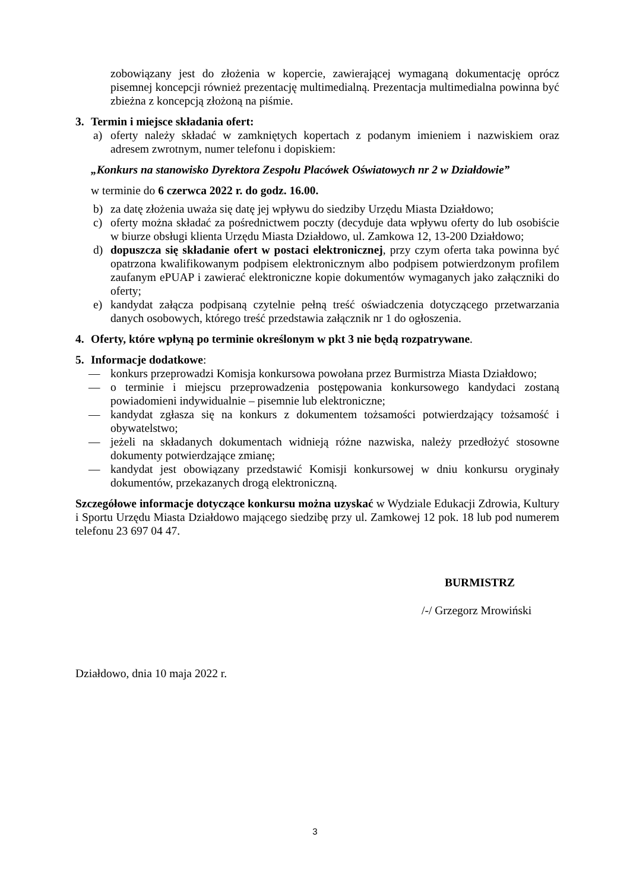zobowiązany jest do złożenia w kopercie, zawierającej wymaganą dokumentację oprócz pisemnej koncepcji również prezentację multimedialną. Prezentacja multimedialna powinna być zbieżna z koncepcją złożoną na piśmie.
3. Termin i miejsce składania ofert:
a) oferty należy składać w zamkniętych kopertach z podanym imieniem i nazwiskiem oraz adresem zwrotnym, numer telefonu i dopiskiem:
„Konkurs na stanowisko Dyrektora Zespołu Placówek Oświatowych nr 2 w Działdowie”
w terminie do 6 czerwca 2022 r. do godz. 16.00.
b) za datę złożenia uważa się datę jej wpływu do siedziby Urzędu Miasta Działdowo;
c) oferty można składać za pośrednictwem poczty (decyduje data wpływu oferty do lub osobiście w biurze obsługi klienta Urzędu Miasta Działdowo, ul. Zamkowa 12, 13-200 Działdowo;
d) dopuszcza się składanie ofert w postaci elektronicznej, przy czym oferta taka powinna być opatrzona kwalifikowanym podpisem elektronicznym albo podpisem potwierdzonym profilem zaufanym ePUAP i zawierać elektroniczne kopie dokumentów wymaganych jako załączniki do oferty;
e) kandydat załącza podpisaną czytelnie pełną treść oświadczenia dotyczącego przetwarzania danych osobowych, którego treść przedstawia załącznik nr 1 do ogłoszenia.
4. Oferty, które wpłyną po terminie określonym w pkt 3 nie będą rozpatrywane.
5. Informacje dodatkowe:
— konkurs przeprowadzi Komisja konkursowa powołana przez Burmistrza Miasta Działdowo;
— o terminie i miejscu przeprowadzenia postępowania konkursowego kandydaci zostaną powiadomieni indywidualnie – pisemnie lub elektroniczne;
— kandydat zgłasza się na konkurs z dokumentem tożsamości potwierdzający tożsamość i obywatelstwo;
— jeżeli na składanych dokumentach widnieją różne nazwiska, należy przedłożyć stosowne dokumenty potwierdzające zmianę;
— kandydat jest obowiązany przedstawić Komisji konkursowej w dniu konkursu oryginały dokumentów, przekazanych drogą elektroniczną.
Szczegółowe informacje dotyczące konkursu można uzyskać w Wydziale Edukacji Zdrowia, Kultury i Sportu Urzędu Miasta Działdowo mającego siedzibę przy ul. Zamkowej 12 pok. 18 lub pod numerem telefonu 23 697 04 47.
BURMISTRZ
/-/ Grzegorz Mrowiński
Działdowo, dnia 10 maja 2022 r.
3